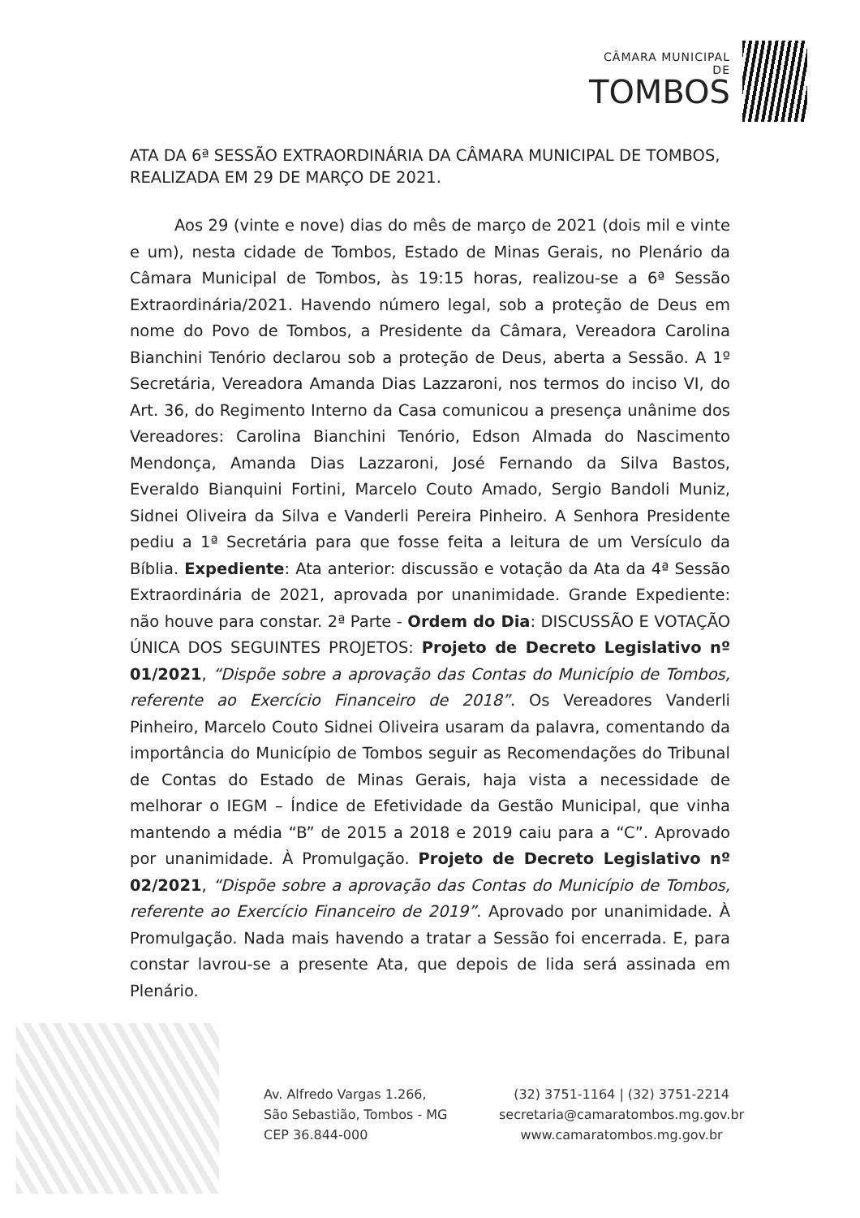CÂMARA MUNICIPAL DE
TOMBOS
ATA DA 6ª SESSÃO EXTRAORDINÁRIA DA CÂMARA MUNICIPAL DE TOMBOS, REALIZADA EM 29 DE MARÇO DE 2021.
Aos 29 (vinte e nove) dias do mês de março de 2021 (dois mil e vinte e um), nesta cidade de Tombos, Estado de Minas Gerais, no Plenário da Câmara Municipal de Tombos, às 19:15 horas, realizou-se a 6ª Sessão Extraordinária/2021. Havendo número legal, sob a proteção de Deus em nome do Povo de Tombos, a Presidente da Câmara, Vereadora Carolina Bianchini Tenório declarou sob a proteção de Deus, aberta a Sessão. A 1º Secretária, Vereadora Amanda Dias Lazzaroni, nos termos do inciso VI, do Art. 36, do Regimento Interno da Casa comunicou a presença unânime dos Vereadores: Carolina Bianchini Tenório, Edson Almada do Nascimento Mendonça, Amanda Dias Lazzaroni, José Fernando da Silva Bastos, Everaldo Bianquini Fortini, Marcelo Couto Amado, Sergio Bandoli Muniz, Sidnei Oliveira da Silva e Vanderli Pereira Pinheiro. A Senhora Presidente pediu a 1ª Secretária para que fosse feita a leitura de um Versículo da Bíblia. Expediente: Ata anterior: discussão e votação da Ata da 4ª Sessão Extraordinária de 2021, aprovada por unanimidade. Grande Expediente: não houve para constar. 2ª Parte - Ordem do Dia: DISCUSSÃO E VOTAÇÃO ÚNICA DOS SEGUINTES PROJETOS: Projeto de Decreto Legislativo nº 01/2021, “Dispõe sobre a aprovação das Contas do Município de Tombos, referente ao Exercício Financeiro de 2018”. Os Vereadores Vanderli Pinheiro, Marcelo Couto Sidnei Oliveira usaram da palavra, comentando da importância do Município de Tombos seguir as Recomendações do Tribunal de Contas do Estado de Minas Gerais, haja vista a necessidade de melhorar o IEGM – Índice de Efetividade da Gestão Municipal, que vinha mantendo a média “B” de 2015 a 2018 e 2019 caiu para a “C”. Aprovado por unanimidade. À Promulgação. Projeto de Decreto Legislativo nº 02/2021, “Dispõe sobre a aprovação das Contas do Município de Tombos, referente ao Exercício Financeiro de 2019”. Aprovado por unanimidade. À Promulgação. Nada mais havendo a tratar a Sessão foi encerrada. E, para constar lavrou-se a presente Ata, que depois de lida será assinada em Plenário.
Av. Alfredo Vargas 1.266,
São Sebastião, Tombos - MG
CEP 36.844-000
(32) 3751-1164 | (32) 3751-2214
secretaria@camaratombos.mg.gov.br
www.camaratombos.mg.gov.br